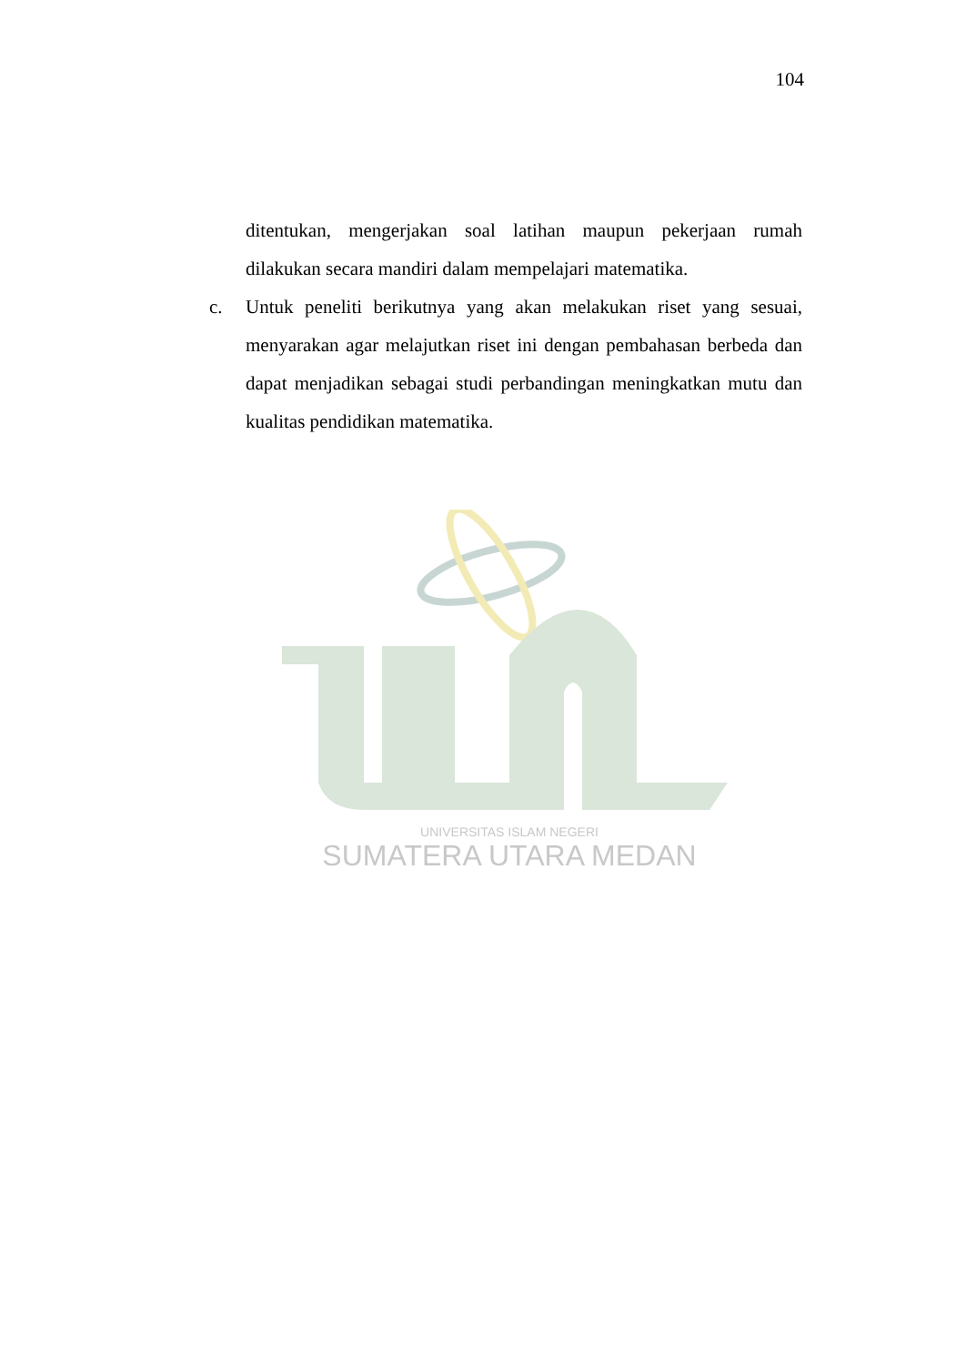104
UNIVERSITAS ISLAM NEGERI
SUMATERA UTARA MEDAN
ditentukan, mengerjakan soal latihan maupun pekerjaan rumah dilakukan secara mandiri dalam mempelajari matematika.
c. Untuk peneliti berikutnya yang akan melakukan riset yang sesuai, menyarakan agar melajutkan riset ini dengan pembahasan berbeda dan dapat menjadikan sebagai studi perbandingan meningkatkan mutu dan kualitas pendidikan matematika.